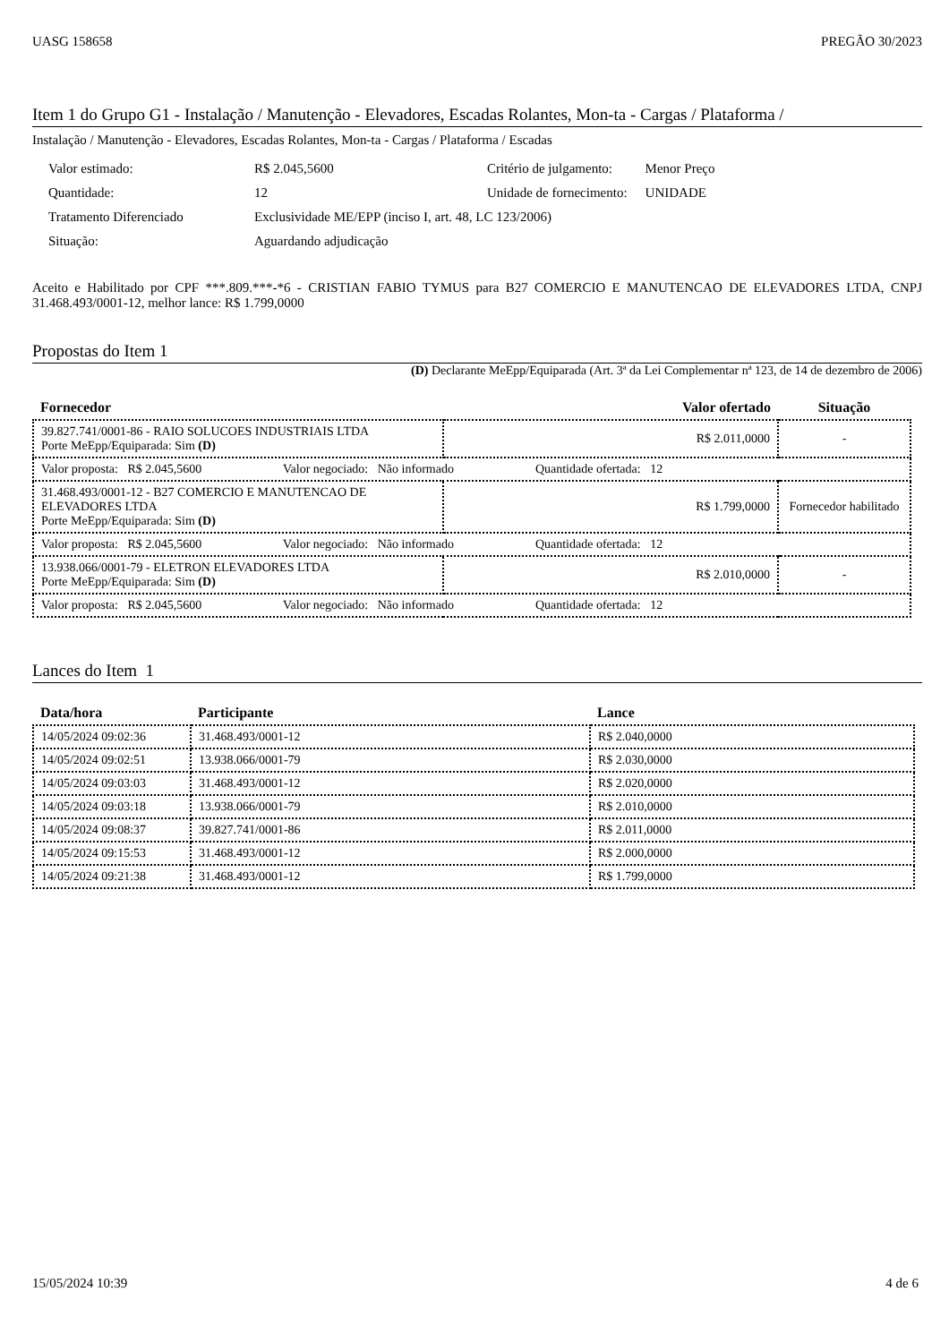UASG 158658 PREGÃO 30/2023
Item 1 do Grupo G1 - Instalação / Manutenção - Elevadores, Escadas Rolantes, Mon-ta - Cargas / Plataforma /
Instalação / Manutenção - Elevadores, Escadas Rolantes, Mon-ta - Cargas / Plataforma / Escadas
| Valor estimado: | R$ 2.045,5600 | Critério de julgamento: | Menor Preço |
| Quantidade: | 12 | Unidade de fornecimento: | UNIDADE |
| Tratamento Diferenciado | Exclusividade ME/EPP (inciso I, art. 48, LC 123/2006) | | |
| Situação: | Aguardando adjudicação | | |
Aceito e Habilitado por CPF ***.809.***-*6 - CRISTIAN FABIO TYMUS para B27 COMERCIO E MANUTENCAO DE ELEVADORES LTDA, CNPJ 31.468.493/0001-12, melhor lance: R$ 1.799,0000
Propostas do Item 1
(D) Declarante MeEpp/Equiparada (Art. 3ª da Lei Complementar nª 123, de 14 de dezembro de 2006)
| Fornecedor | Valor ofertado | Situação |
| --- | --- | --- |
| 39.827.741/0001-86 - RAIO SOLUCOES INDUSTRIAIS LTDA Porte MeEpp/Equiparada: Sim (D) | R$ 2.011,0000 | - |
| Valor proposta: R$ 2.045,5600 Valor negociado: Não informado Quantidade ofertada: 12 | | |
| 31.468.493/0001-12 - B27 COMERCIO E MANUTENCAO DE ELEVADORES LTDA Porte MeEpp/Equiparada: Sim (D) | R$ 1.799,0000 | Fornecedor habilitado |
| Valor proposta: R$ 2.045,5600 Valor negociado: Não informado Quantidade ofertada: 12 | | |
| 13.938.066/0001-79 - ELETRON ELEVADORES LTDA Porte MeEpp/Equiparada: Sim (D) | R$ 2.010,0000 | - |
| Valor proposta: R$ 2.045,5600 Valor negociado: Não informado Quantidade ofertada: 12 | | |
Lances do Item 1
| Data/hora | Participante | Lance |
| --- | --- | --- |
| 14/05/2024 09:02:36 | 31.468.493/0001-12 | R$ 2.040,0000 |
| 14/05/2024 09:02:51 | 13.938.066/0001-79 | R$ 2.030,0000 |
| 14/05/2024 09:03:03 | 31.468.493/0001-12 | R$ 2.020,0000 |
| 14/05/2024 09:03:18 | 13.938.066/0001-79 | R$ 2.010,0000 |
| 14/05/2024 09:08:37 | 39.827.741/0001-86 | R$ 2.011,0000 |
| 14/05/2024 09:15:53 | 31.468.493/0001-12 | R$ 2.000,0000 |
| 14/05/2024 09:21:38 | 31.468.493/0001-12 | R$ 1.799,0000 |
15/05/2024 10:39 4 de 6